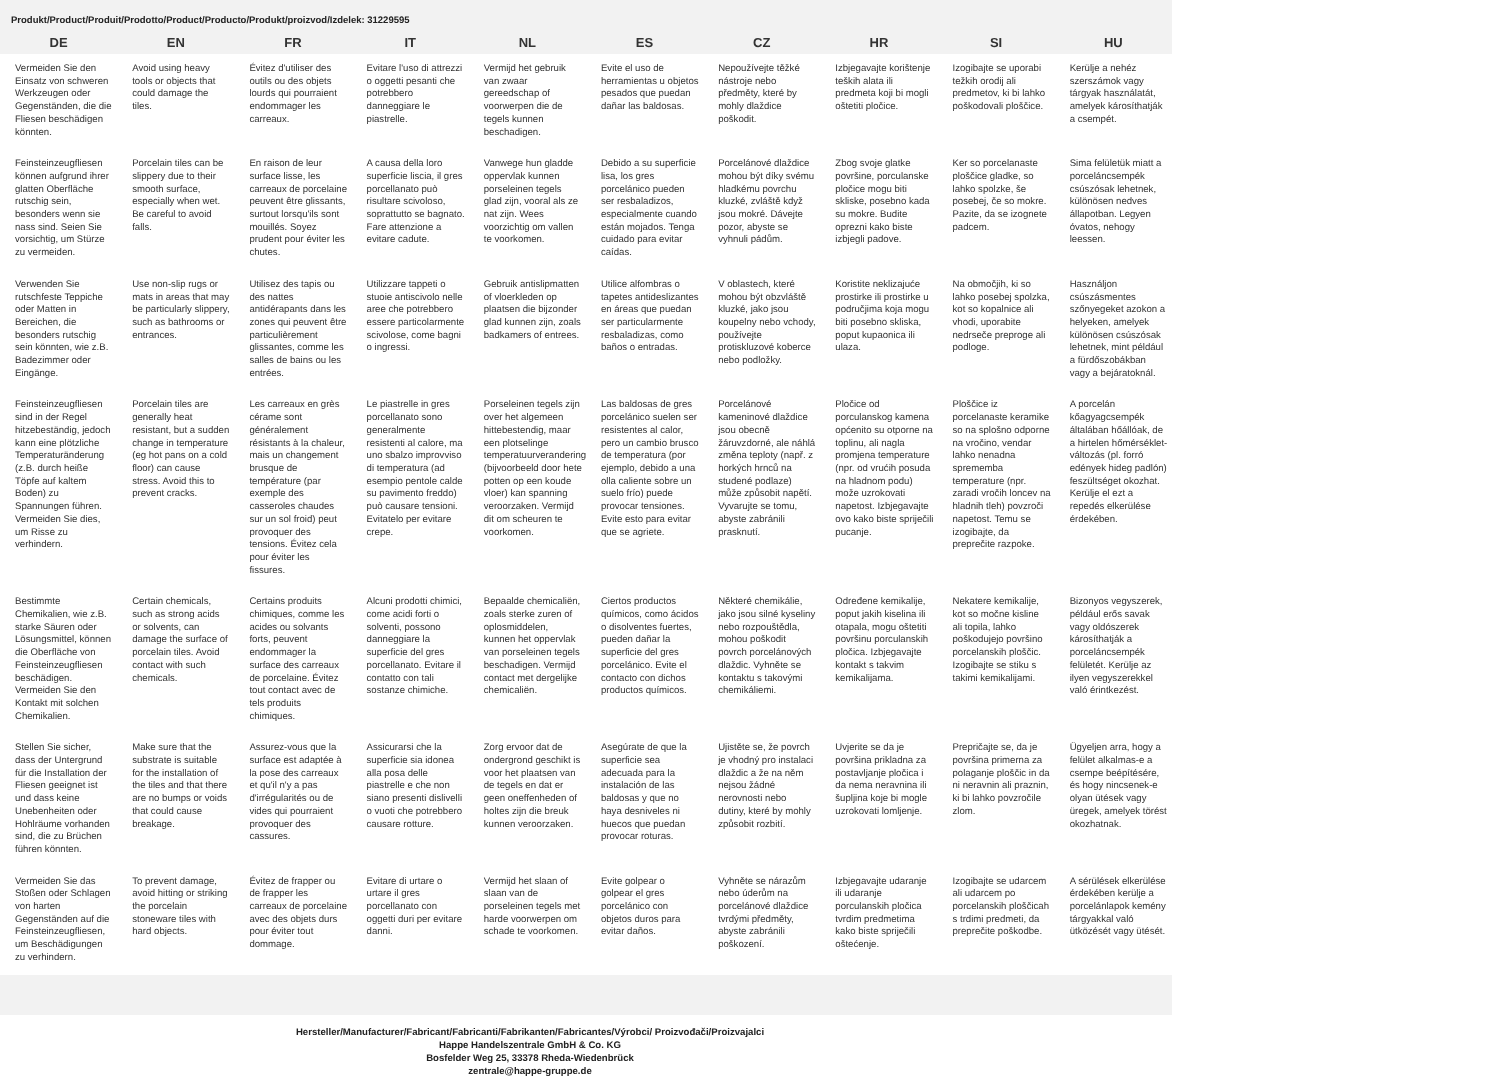Produkt/Product/Produit/Prodotto/Product/Producto/Produkt/proizvod/Izdelek: 31229595
| DE | EN | FR | IT | NL | ES | CZ | HR | SI | HU |
| --- | --- | --- | --- | --- | --- | --- | --- | --- | --- |
| Vermeiden Sie den Einsatz von schweren Werkzeugen oder Gegenständen, die die Fliesen beschädigen könnten. | Avoid using heavy tools or objects that could damage the tiles. | Évitez d'utiliser des outils ou des objets lourds qui pourraient endommager les carreaux. | Evitare l'uso di attrezzi o oggetti pesanti che potrebbero danneggiare le piastrelle. | Vermijd het gebruik van zwaar gereedschap of voorwerpen die de tegels kunnen beschadigen. | Evite el uso de herramientas u objetos pesados que puedan dañar las baldosas. | Nepoužívejte těžké nástroje nebo předměty, které by mohly dlaždice poškodit. | Izbjegavajte korištenje teških alata ili predmeta koji bi mogli oštetiti pločice. | Izogibajte se uporabi težkih orodij ali predmetov, ki bi lahko poškodovali ploščice. | Kerülje a nehéz szerszámok vagy tárgyak használatát, amelyek károsíthatják a csempét. |
| Feinsteinzeugfliesen können aufgrund ihrer glatten Oberfläche rutschig sein, besonders wenn sie nass sind. Seien Sie vorsichtig, um Stürze zu vermeiden. | Porcelain tiles can be slippery due to their smooth surface, especially when wet. Be careful to avoid falls. | En raison de leur surface lisse, les carreaux de porcelaine peuvent être glissants, surtout lorsqu'ils sont mouillés. Soyez prudent pour éviter les chutes. | A causa della loro superficie liscia, il gres porcellanato può risultare scivoloso, soprattutto se bagnato. Fare attenzione a evitare cadute. | Vanwege hun gladde oppervlak kunnen porseleinen tegels glad zijn, vooral als ze nat zijn. Wees voorzichtig om vallen te voorkomen. | Debido a su superficie lisa, los gres porcelánico pueden ser resbaladizos, especialmente cuando están mojados. Tenga cuidado para evitar caídas. | Porcelánové dlaždice mohou být díky svému hladkému povrchu kluzké, zvláště když jsou mokré. Dávejte pozor, abyste se vyhnuli pádům. | Zbog svoje glatke površine, porculanske pločice mogu biti skliske, posebno kada su mokre. Budite oprezni kako biste izbjegli padove. | Ker so porcelanaste ploščice gladke, so lahko spolzke, še posebej, če so mokre. Pazite, da se izognete padcem. | Sima felületük miatt a porceláncsempék csúszósak lehetnek, különösen nedves állapotban. Legyen óvatos, nehogy leessen. |
| Verwenden Sie rutschfeste Teppiche oder Matten in Bereichen, die besonders rutschig sein könnten, wie z.B. Badezimmer oder Eingänge. | Use non-slip rugs or mats in areas that may be particularly slippery, such as bathrooms or entrances. | Utilisez des tapis ou des nattes antidérapants dans les zones qui peuvent être particulièrement glissantes, comme les salles de bains ou les entrées. | Utilizzare tappeti o stuoie antiscivolo nelle aree che potrebbero essere particolarmente scivolose, come bagni o ingressi. | Gebruik antislipmatten of vloerkleden op plaatsen die bijzonder glad kunnen zijn, zoals badkamers of entrees. | Utilice alfombras o tapetes antideslizantes en áreas que puedan ser particularmente resbaladizas, como baños o entradas. | V oblastech, které mohou být obzvláště kluzké, jako jsou koupelny nebo vchody, používejte protiskluzové koberce nebo podložky. | Koristite neklizajuće prostirke ili prostirke u područjima koja mogu biti posebno skliska, poput kupaonica ili ulaza. | Na območjih, ki so lahko posebej spolzka, kot so kopalnice ali vhodi, uporabite nedrseče preproge ali podloge. | Használjon csúszásmentes szőnyegeket azokon a helyeken, amelyek különösen csúszósak lehetnek, mint például a fürdőszobákban vagy a bejáratoknál. |
| Feinsteinzeugfliesen sind in der Regel hitzebeständig, jedoch kann eine plötzliche Temperaturänderung (z.B. durch heiße Töpfe auf kaltem Boden) zu Spannungen führen. Vermeiden Sie dies, um Risse zu verhindern. | Porcelain tiles are generally heat resistant, but a sudden change in temperature (eg hot pans on a cold floor) can cause stress. Avoid this to prevent cracks. | Les carreaux en grès cérame sont généralement résistants à la chaleur, mais un changement brusque de température (par exemple des casseroles chaudes sur un sol froid) peut provoquer des tensions. Évitez cela pour éviter les fissures. | Le piastrelle in gres porcellanato sono generalmente resistenti al calore, ma uno sbalzo improvviso di temperatura (ad esempio pentole calde su pavimento freddo) può causare tensioni. Evitatelo per evitare crepe. | Porseleinen tegels zijn over het algemeen hittebestendig, maar een plotselinge temperatuurverandering (bijvoorbeeld door hete potten op een koude vloer) kan spanning veroorzaken. Vermijd dit om scheuren te voorkomen. | Las baldosas de gres porcelánico suelen ser resistentes al calor, pero un cambio brusco de temperatura (por ejemplo, debido a una olla caliente sobre un suelo frío) puede provocar tensiones. Evite esto para evitar que se agriete. | Porcelánové kameninové dlaždice jsou obecně žáruvzdorné, ale náhlá změna teploty (např. z horkých hrnců na studené podlaze) může způsobit napětí. Vyvarujte se tomu, abyste zabránili prasknutí. | Pločice od porculanskog kamena općenito su otporne na toplinu, ali nagla promjena temperature (npr. od vrućih posuda na hladnom podu) može uzrokovati napetost. Izbjegavajte ovo kako biste spriječili pucanje. | Ploščice iz porcelanaste keramike so na splošno odporne na vročino, vendar lahko nenadna sprememba temperature (npr. zaradi vročih loncev na hladnih tleh) povzroči napetost. Temu se izogibajte, da preprečite razpoke. | A porcelán kőagyagcsempék általában hőállóak, de a hirtelen hőmérséklet-változás (pl. forró edények hideg padlón) feszültséget okozhat. Kerülje el ezt a repedés elkerülése érdekében. |
| Bestimmte Chemikalien, wie z.B. starke Säuren oder Lösungsmittel, können die Oberfläche von Feinsteinzeugfliesen beschädigen. Vermeiden Sie den Kontakt mit solchen Chemikalien. | Certain chemicals, such as strong acids or solvents, can damage the surface of porcelain tiles. Avoid contact with such chemicals. | Certains produits chimiques, comme les acides ou solvants forts, peuvent endommager la surface des carreaux de porcelaine. Évitez tout contact avec de tels produits chimiques. | Alcuni prodotti chimici, come acidi forti o solventi, possono danneggiare la superficie del gres porcellanato. Evitare il contatto con tali sostanze chimiche. | Bepaalde chemicaliën, zoals sterke zuren of oplosmiddelen, kunnen het oppervlak van porseleinen tegels beschadigen. Vermijd contact met dergelijke chemicaliën. | Ciertos productos químicos, como ácidos o disolventes fuertes, pueden dañar la superficie del gres porcelánico. Evite el contacto con dichos productos químicos. | Některé chemikálie, jako jsou silné kyseliny nebo rozpouštědla, mohou poškodit povrch porcelánových dlaždic. Vyhněte se kontaktu s takovými chemikáliemi. | Određene kemikalije, poput jakih kiselina ili otapala, mogu oštetiti površinu porculanskih pločica. Izbjegavajte kontakt s takvim kemikalijama. | Nekatere kemikalije, kot so močne kisline ali topila, lahko poškodujejo površino porcelanskih ploščic. Izogibajte se stiku s takimi kemikalijami. | Bizonyos vegyszerek, például erős savak vagy oldószerek károsíthatják a porceláncsempék felületét. Kerülje az ilyen vegyszerekkel való érintkezést. |
| Stellen Sie sicher, dass der Untergrund für die Installation der Fliesen geeignet ist und dass keine Unebenheiten oder Hohlräume vorhanden sind, die zu Brüchen führen könnten. | Make sure that the substrate is suitable for the installation of the tiles and that there are no bumps or voids that could cause breakage. | Assurez-vous que la surface est adaptée à la pose des carreaux et qu'il n'y a pas d'irrégularités ou de vides qui pourraient provoquer des cassures. | Assicurarsi che la superficie sia idonea alla posa delle piastrelle e che non siano presenti dislivelli o vuoti che potrebbero causare rotture. | Zorg ervoor dat de ondergrond geschikt is voor het plaatsen van de tegels en dat er geen oneffenheden of holtes zijn die breuk kunnen veroorzaken. | Asegúrate de que la superficie sea adecuada para la instalación de las baldosas y que no haya desniveles ni huecos que puedan provocar roturas. | Ujistěte se, že povrch je vhodný pro instalaci dlaždic a že na něm nejsou žádné nerovnosti nebo dutiny, které by mohly způsobit rozbití. | Uvjerite se da je površina prikladna za postavljanje pločica i da nema neravnina ili šupljina koje bi mogle uzrokovati lomljenje. | Prepričajte se, da je površina primerna za polaganje ploščic in da ni neravnin ali praznin, ki bi lahko povzročile zlom. | Ügyeljen arra, hogy a felület alkalmas-e a csempe beépítésére, és hogy nincsenek-e olyan ütések vagy üregek, amelyek törést okozhatnak. |
| Vermeiden Sie das Stoßen oder Schlagen von harten Gegenständen auf die Feinsteinzeugfliesen, um Beschädigungen zu verhindern. | To prevent damage, avoid hitting or striking the porcelain stoneware tiles with hard objects. | Évitez de frapper ou de frapper les carreaux de porcelaine avec des objets durs pour éviter tout dommage. | Evitare di urtare o urtare il gres porcellanato con oggetti duri per evitare danni. | Vermijd het slaan of slaan van de porseleinen tegels met harde voorwerpen om schade te voorkomen. | Evite golpear o golpear el gres porcelánico con objetos duros para evitar daños. | Vyhněte se nárazům nebo úderům na porcelánové dlaždice tvrdými předměty, abyste zabránili poškození. | Izbjegavajte udaranje ili udaranje porculanskih pločica tvrdim predmetima kako biste spriječili oštećenje. | Izogibajte se udarcem ali udarcem po porcelanskih ploščicah s trdimi predmeti, da preprečite poškodbe. | A sérülések elkerülése érdekében kerülje a porcelánlapok kemény tárgyakkal való ütközését vagy ütését. |
Hersteller/Manufacturer/Fabricant/Fabricanti/Fabrikanten/Fabricantes/Výrobci/ Proizvođači/Proizvajalci
Happe Handelszentrale GmbH & Co. KG
Bosfelder Weg 25, 33378 Rheda-Wiedenbrück
zentrale@happe-gruppe.de